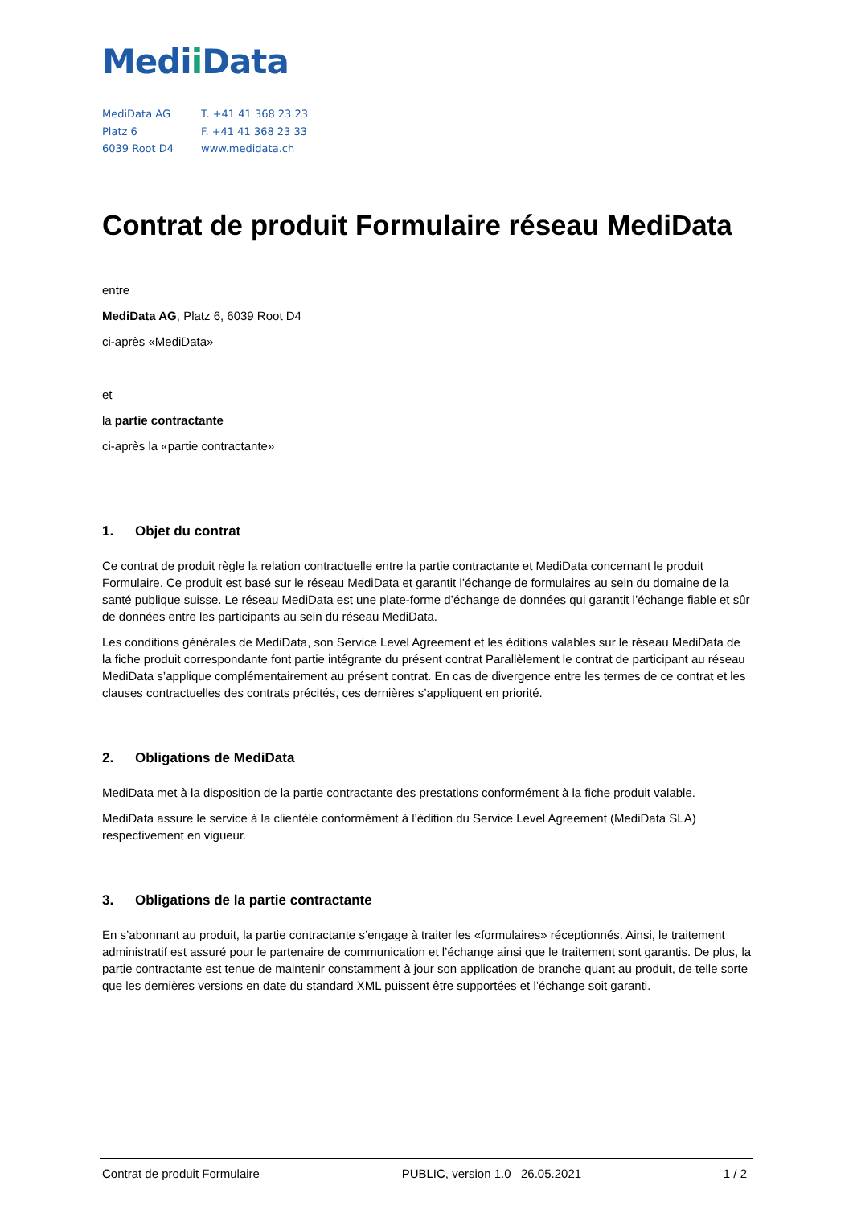Medii Data
MediData AG
Platz 6
6039 Root D4
T. +41 41 368 23 23
F. +41 41 368 23 33
www.medidata.ch
Contrat de produit Formulaire réseau MediData
entre
MediData AG, Platz 6, 6039 Root D4
ci-après «MediData»
et
la partie contractante
ci-après la «partie contractante»
1. Objet du contrat
Ce contrat de produit règle la relation contractuelle entre la partie contractante et MediData concernant le produit Formulaire. Ce produit est basé sur le réseau MediData et garantit l’échange de formulaires au sein du domaine de la santé publique suisse. Le réseau MediData est une plate-forme d’échange de données qui garantit l’échange fiable et sûr de données entre les participants au sein du réseau MediData.
Les conditions générales de MediData, son Service Level Agreement et les éditions valables sur le réseau MediData de la fiche produit correspondante font partie intégrante du présent contrat Parallèlement le contrat de participant au réseau MediData s’applique complémentairement au présent contrat. En cas de divergence entre les termes de ce contrat et les clauses contractuelles des contrats précités, ces dernières s’appliquent en priorité.
2. Obligations de MediData
MediData met à la disposition de la partie contractante des prestations conformément à la fiche produit valable.
MediData assure le service à la clientèle conformément à l’édition du Service Level Agreement (MediData SLA) respectivement en vigueur.
3. Obligations de la partie contractante
En s’abonnant au produit, la partie contractante s’engage à traiter les «formulaires» réceptionnés. Ainsi, le traitement administratif est assuré pour le partenaire de communication et l’échange ainsi que le traitement sont garantis. De plus, la partie contractante est tenue de maintenir constamment à jour son application de branche quant au produit, de telle sorte que les dernières versions en date du standard XML puissent être supportées et l’échange soit garanti.
Contrat de produit Formulaire PUBLIC, version 1.0 26.05.2021 1 / 2